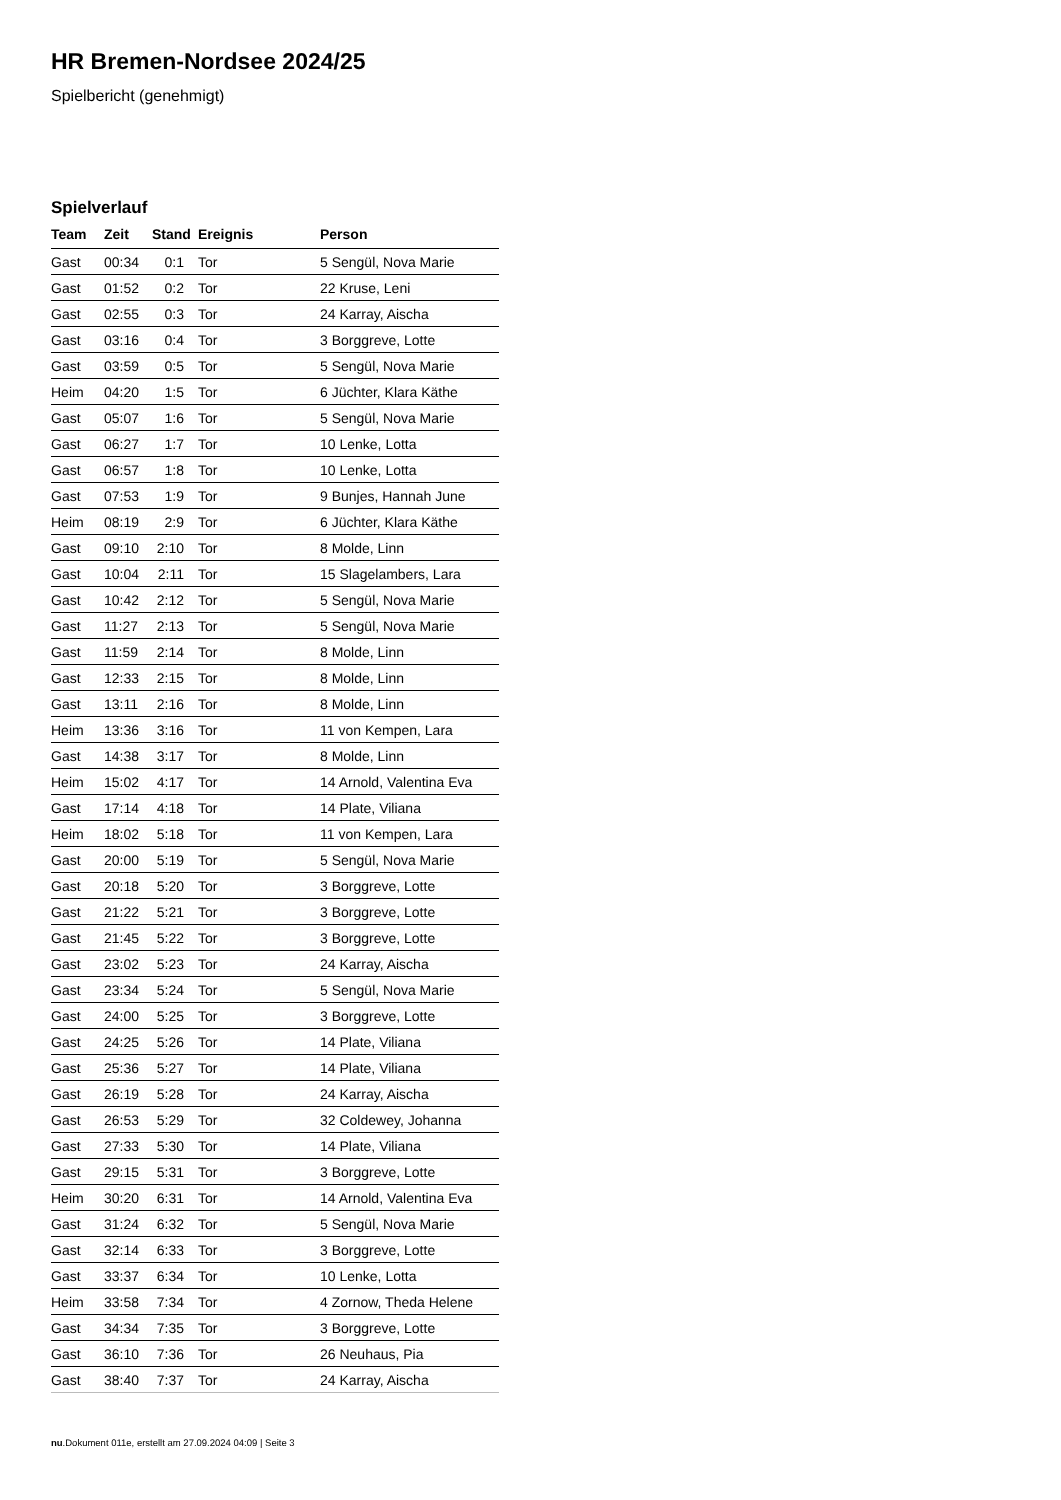HR Bremen-Nordsee 2024/25
Spielbericht (genehmigt)
Spielverlauf
| Team | Zeit | Stand | Ereignis | Person |
| --- | --- | --- | --- | --- |
| Gast | 00:34 | 0:1 | Tor | 5 Sengül, Nova Marie |
| Gast | 01:52 | 0:2 | Tor | 22 Kruse, Leni |
| Gast | 02:55 | 0:3 | Tor | 24 Karray, Aischa |
| Gast | 03:16 | 0:4 | Tor | 3 Borggreve, Lotte |
| Gast | 03:59 | 0:5 | Tor | 5 Sengül, Nova Marie |
| Heim | 04:20 | 1:5 | Tor | 6 Jüchter, Klara Käthe |
| Gast | 05:07 | 1:6 | Tor | 5 Sengül, Nova Marie |
| Gast | 06:27 | 1:7 | Tor | 10 Lenke, Lotta |
| Gast | 06:57 | 1:8 | Tor | 10 Lenke, Lotta |
| Gast | 07:53 | 1:9 | Tor | 9 Bunjes, Hannah June |
| Heim | 08:19 | 2:9 | Tor | 6 Jüchter, Klara Käthe |
| Gast | 09:10 | 2:10 | Tor | 8 Molde, Linn |
| Gast | 10:04 | 2:11 | Tor | 15 Slagelambers, Lara |
| Gast | 10:42 | 2:12 | Tor | 5 Sengül, Nova Marie |
| Gast | 11:27 | 2:13 | Tor | 5 Sengül, Nova Marie |
| Gast | 11:59 | 2:14 | Tor | 8 Molde, Linn |
| Gast | 12:33 | 2:15 | Tor | 8 Molde, Linn |
| Gast | 13:11 | 2:16 | Tor | 8 Molde, Linn |
| Heim | 13:36 | 3:16 | Tor | 11 von Kempen, Lara |
| Gast | 14:38 | 3:17 | Tor | 8 Molde, Linn |
| Heim | 15:02 | 4:17 | Tor | 14 Arnold, Valentina Eva |
| Gast | 17:14 | 4:18 | Tor | 14 Plate, Viliana |
| Heim | 18:02 | 5:18 | Tor | 11 von Kempen, Lara |
| Gast | 20:00 | 5:19 | Tor | 5 Sengül, Nova Marie |
| Gast | 20:18 | 5:20 | Tor | 3 Borggreve, Lotte |
| Gast | 21:22 | 5:21 | Tor | 3 Borggreve, Lotte |
| Gast | 21:45 | 5:22 | Tor | 3 Borggreve, Lotte |
| Gast | 23:02 | 5:23 | Tor | 24 Karray, Aischa |
| Gast | 23:34 | 5:24 | Tor | 5 Sengül, Nova Marie |
| Gast | 24:00 | 5:25 | Tor | 3 Borggreve, Lotte |
| Gast | 24:25 | 5:26 | Tor | 14 Plate, Viliana |
| Gast | 25:36 | 5:27 | Tor | 14 Plate, Viliana |
| Gast | 26:19 | 5:28 | Tor | 24 Karray, Aischa |
| Gast | 26:53 | 5:29 | Tor | 32 Coldewey, Johanna |
| Gast | 27:33 | 5:30 | Tor | 14 Plate, Viliana |
| Gast | 29:15 | 5:31 | Tor | 3 Borggreve, Lotte |
| Heim | 30:20 | 6:31 | Tor | 14 Arnold, Valentina Eva |
| Gast | 31:24 | 6:32 | Tor | 5 Sengül, Nova Marie |
| Gast | 32:14 | 6:33 | Tor | 3 Borggreve, Lotte |
| Gast | 33:37 | 6:34 | Tor | 10 Lenke, Lotta |
| Heim | 33:58 | 7:34 | Tor | 4 Zornow, Theda Helene |
| Gast | 34:34 | 7:35 | Tor | 3 Borggreve, Lotte |
| Gast | 36:10 | 7:36 | Tor | 26 Neuhaus, Pia |
| Gast | 38:40 | 7:37 | Tor | 24 Karray, Aischa |
nu.Dokument 011e, erstellt am 27.09.2024 04:09 | Seite 3